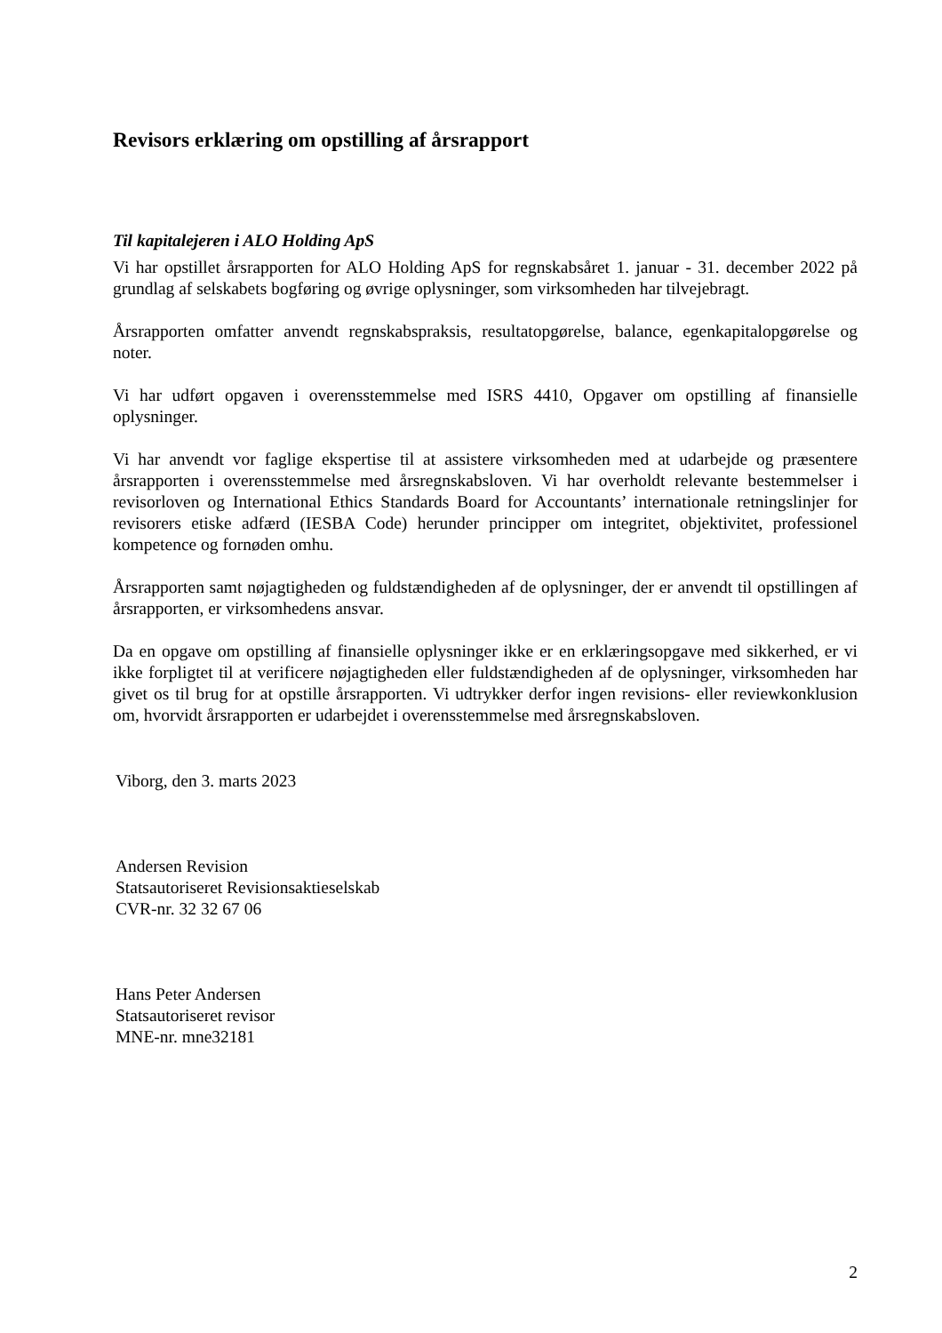Revisors erklæring om opstilling af årsrapport
Til kapitalejeren i ALO Holding ApS
Vi har opstillet årsrapporten for ALO Holding ApS for regnskabsåret 1. januar - 31. december 2022 på grundlag af selskabets bogføring og øvrige oplysninger, som virksomheden har tilvejebragt.
Årsrapporten omfatter anvendt regnskabspraksis, resultatopgørelse, balance, egenkapitalopgørelse og noter.
Vi har udført opgaven i overensstemmelse med ISRS 4410, Opgaver om opstilling af finansielle oplysninger.
Vi har anvendt vor faglige ekspertise til at assistere virksomheden med at udarbejde og præsentere årsrapporten i overensstemmelse med årsregnskabsloven. Vi har overholdt relevante bestemmelser i revisorloven og International Ethics Standards Board for Accountants’ internationale retningslinjer for revisorers etiske adfærd (IESBA Code) herunder principper om integritet, objektivitet, professionel kompetence og fornøden omhu.
Årsrapporten samt nøjagtigheden og fuldstændigheden af de oplysninger, der er anvendt til opstillingen af årsrapporten, er virksomhedens ansvar.
Da en opgave om opstilling af finansielle oplysninger ikke er en erklæringsopgave med sikkerhed, er vi ikke forpligtet til at verificere nøjagtigheden eller fuldstændigheden af de oplysninger, virksomheden har givet os til brug for at opstille årsrapporten. Vi udtrykker derfor ingen revisions- eller reviewkonklusion om, hvorvidt årsrapporten er udarbejdet i overensstemmelse med årsregnskabsloven.
Viborg, den 3. marts 2023
Andersen Revision
Statsautoriseret Revisionsaktieselskab
CVR-nr. 32 32 67 06
Hans Peter Andersen
Statsautoriseret revisor
MNE-nr. mne32181
2